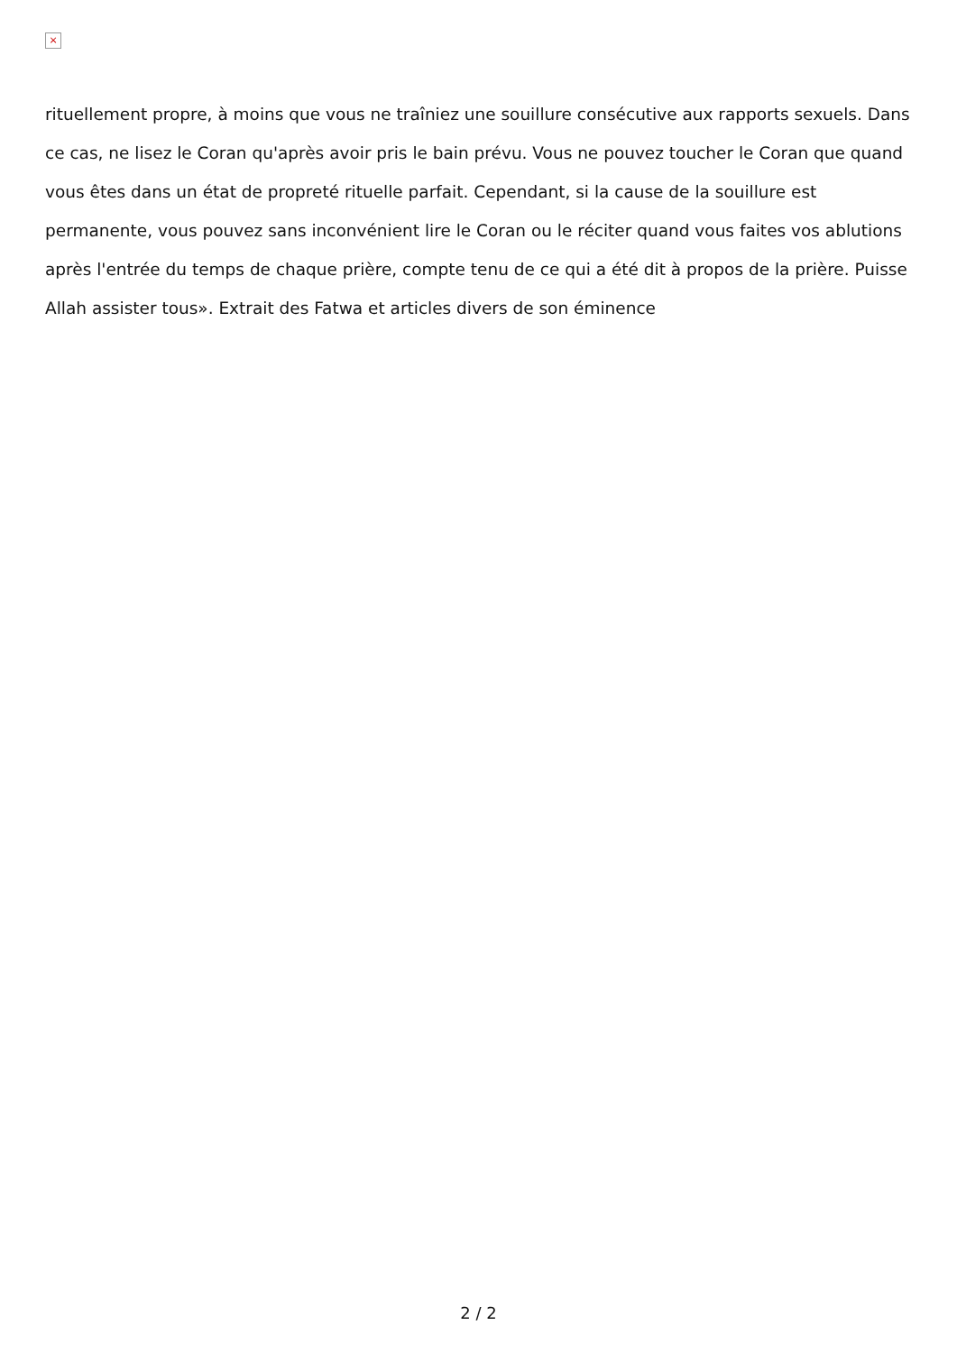×
rituellement propre, à moins que vous ne traîniez une souillure consécutive aux rapports sexuels. Dans ce cas, ne lisez le Coran qu'après avoir pris le bain prévu. Vous ne pouvez toucher le Coran que quand vous êtes dans un état de propreté rituelle parfait. Cependant, si la cause de la souillure est permanente, vous pouvez sans inconvénient lire le Coran ou le réciter quand vous faites vos ablutions après l'entrée du temps de chaque prière, compte tenu de ce qui a été dit à propos de la prière. Puisse Allah assister tous». Extrait des Fatwa et articles divers de son éminence
2 / 2